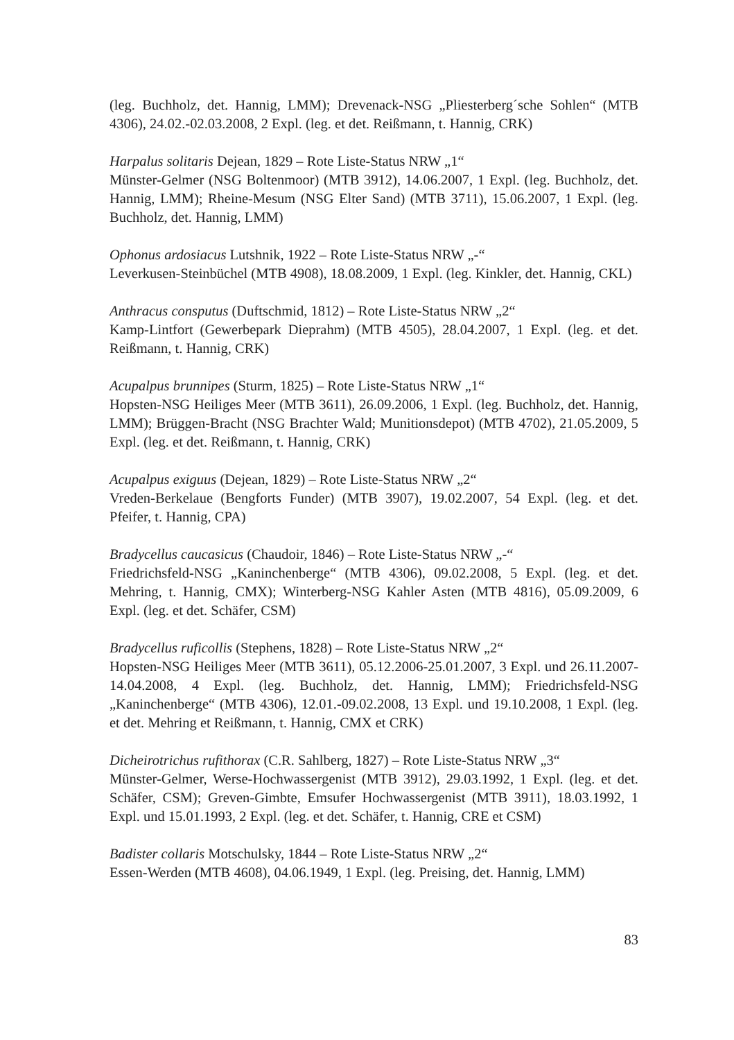(leg. Buchholz, det. Hannig, LMM); Drevenack-NSG „Pliesterberg´sche Sohlen“ (MTB 4306), 24.02.-02.03.2008, 2 Expl. (leg. et det. Reißmann, t. Hannig, CRK)
Harpalus solitaris Dejean, 1829 – Rote Liste-Status NRW „1“
Münster-Gelmer (NSG Boltenmoor) (MTB 3912), 14.06.2007, 1 Expl. (leg. Buchholz, det. Hannig, LMM); Rheine-Mesum (NSG Elter Sand) (MTB 3711), 15.06.2007, 1 Expl. (leg. Buchholz, det. Hannig, LMM)
Ophonus ardosiacus Lutshnik, 1922 – Rote Liste-Status NRW „-“
Leverkusen-Steinbüchel (MTB 4908), 18.08.2009, 1 Expl. (leg. Kinkler, det. Hannig, CKL)
Anthracus consputus (Duftschmid, 1812) – Rote Liste-Status NRW „2“
Kamp-Lintfort (Gewerbepark Dieprahm) (MTB 4505), 28.04.2007, 1 Expl. (leg. et det. Reißmann, t. Hannig, CRK)
Acupalpus brunnipes (Sturm, 1825) – Rote Liste-Status NRW „1“
Hopsten-NSG Heiliges Meer (MTB 3611), 26.09.2006, 1 Expl. (leg. Buchholz, det. Hannig, LMM); Brüggen-Bracht (NSG Brachter Wald; Munitionsdepot) (MTB 4702), 21.05.2009, 5 Expl. (leg. et det. Reißmann, t. Hannig, CRK)
Acupalpus exiguus (Dejean, 1829) – Rote Liste-Status NRW „2“
Vreden-Berkelaue (Bengforts Funder) (MTB 3907), 19.02.2007, 54 Expl. (leg. et det. Pfeifer, t. Hannig, CPA)
Bradycellus caucasicus (Chaudoir, 1846) – Rote Liste-Status NRW „-“
Friedrichsfeld-NSG „Kaninchenberge“ (MTB 4306), 09.02.2008, 5 Expl. (leg. et det. Mehring, t. Hannig, CMX); Winterberg-NSG Kahler Asten (MTB 4816), 05.09.2009, 6 Expl. (leg. et det. Schäfer, CSM)
Bradycellus ruficollis (Stephens, 1828) – Rote Liste-Status NRW „2“
Hopsten-NSG Heiliges Meer (MTB 3611), 05.12.2006-25.01.2007, 3 Expl. und 26.11.2007-14.04.2008, 4 Expl. (leg. Buchholz, det. Hannig, LMM); Friedrichsfeld-NSG „Kaninchenberge“ (MTB 4306), 12.01.-09.02.2008, 13 Expl. und 19.10.2008, 1 Expl. (leg. et det. Mehring et Reißmann, t. Hannig, CMX et CRK)
Dicheirotrichus rufithorax (C.R. Sahlberg, 1827) – Rote Liste-Status NRW „3“
Münster-Gelmer, Werse-Hochwassergenist (MTB 3912), 29.03.1992, 1 Expl. (leg. et det. Schäfer, CSM); Greven-Gimbte, Emsufer Hochwassergenist (MTB 3911), 18.03.1992, 1 Expl. und 15.01.1993, 2 Expl. (leg. et det. Schäfer, t. Hannig, CRE et CSM)
Badister collaris Motschulsky, 1844 – Rote Liste-Status NRW „2“
Essen-Werden (MTB 4608), 04.06.1949, 1 Expl. (leg. Preising, det. Hannig, LMM)
83